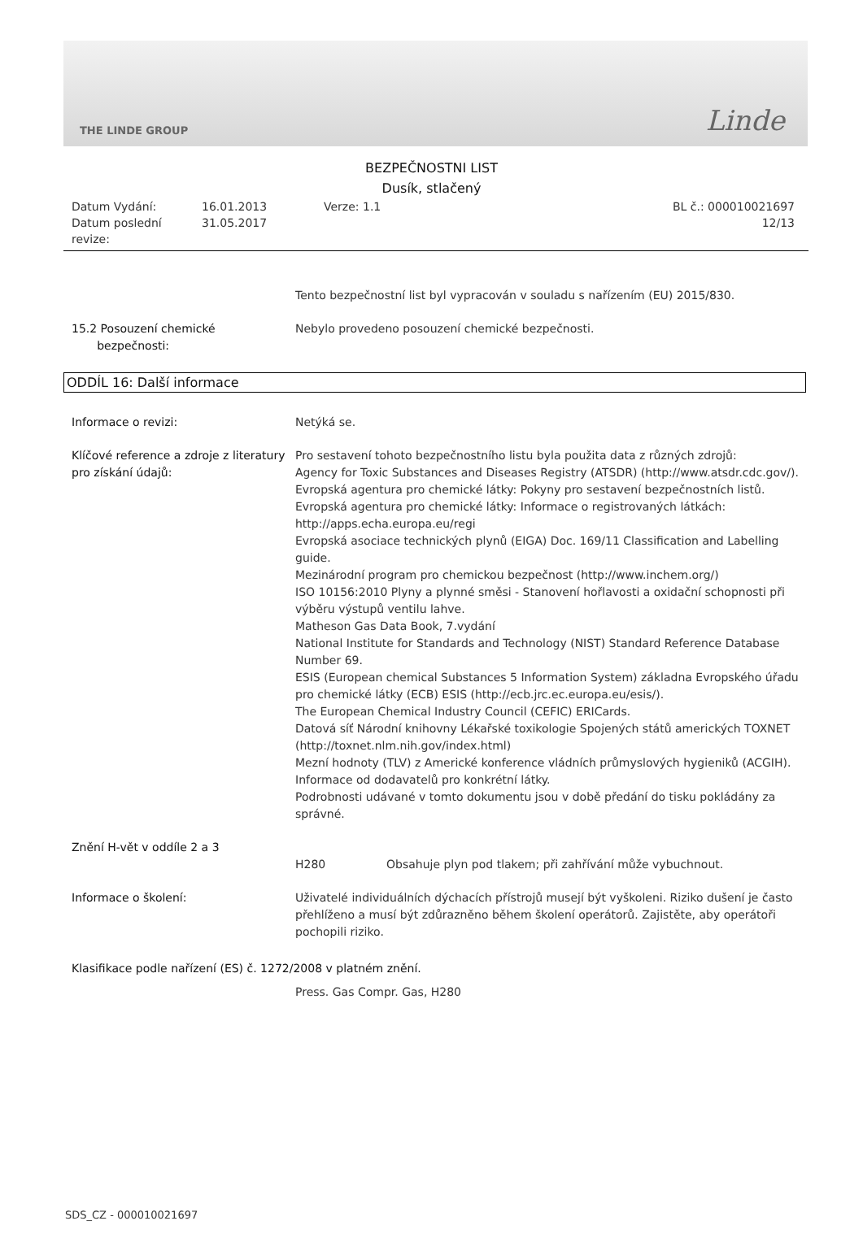THE LINDE GROUP Linde
BEZPEČNOSTNI LIST
Dusík, stlačený
Datum Vydání:
16.01.2013
Verze: 1.1
BL č.: 000010021697
Datum poslední revize:
31.05.2017
12/13
Tento bezpečnostní list byl vypracován v souladu s nařízením (EU) 2015/830.
15.2 Posouzení chemické
bezpečnosti:
Nebylo provedeno posouzení chemické bezpečnosti.
ODDÍL 16: Další informace
Informace o revizi: Netýká se.
Klíčové reference a zdroje z literatury pro získání údajů:
Pro sestavení tohoto bezpečnostního listu byla použita data z různých zdrojů:
Agency for Toxic Substances and Diseases Registry (ATSDR) (http://www.atsdr.cdc.gov/).
Evropská agentura pro chemické látky: Pokyny pro sestavení bezpečnostních listů.
Evropská agentura pro chemické látky: Informace o registrovaných látkách: http://apps.echa.europa.eu/regi
Evropská asociace technických plynů (EIGA) Doc. 169/11 Classification and Labelling guide.
Mezinárodní program pro chemickou bezpečnost (http://www.inchem.org/)
ISO 10156:2010 Plyny a plynné směsi - Stanovení hořlavosti a oxidační schopnosti při výběru výstupů ventilu lahve.
Matheson Gas Data Book, 7.vydání
National Institute for Standards and Technology (NIST) Standard Reference Database Number 69.
ESIS (European chemical Substances 5 Information System) základna Evropského úřadu pro chemické látky (ECB) ESIS (http://ecb.jrc.ec.europa.eu/esis/).
The European Chemical Industry Council (CEFIC) ERICards.
Datová síť Národní knihovny Lékařské toxikologie Spojených států amerických TOXNET (http://toxnet.nlm.nih.gov/index.html)
Mezní hodnoty (TLV) z Americké konference vládních průmyslových hygieniků (ACGIH).
Informace od dodavatelů pro konkrétní látky.
Podrobnosti udávané v tomto dokumentu jsou v době předání do tisku pokládány za správné.
Znění H-vět v oddíle 2 a 3
H280 Obsahuje plyn pod tlakem; při zahřívání může vybuchnout.
Informace o školení: Uživatelé individuálních dýchacích přístrojů musejí být vyškoleni. Riziko dušení je často přehlíženo a musí být zdůrazněno během školení operátorů. Zajistěte, aby operátoři pochopili riziko.
Klasifikace podle nařízení (ES) č. 1272/2008 v platném znění.
Press. Gas Compr. Gas, H280
SDS_CZ - 000010021697